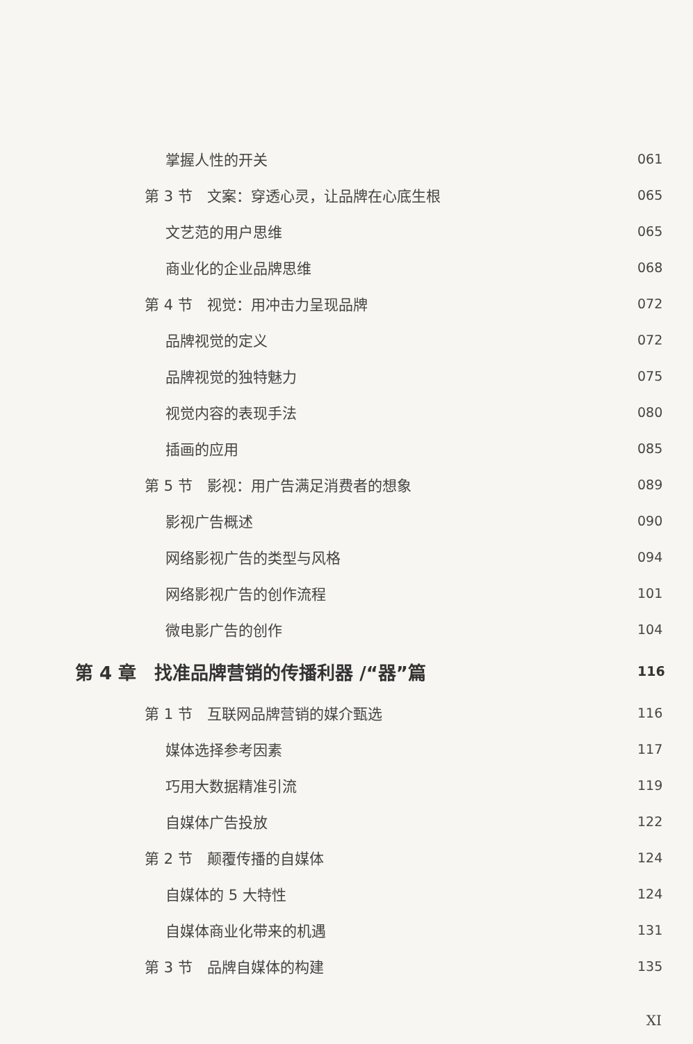掌握人性的开关 061
第 3 节　文案：穿透心灵，让品牌在心底生根 065
文艺范的用户思维 065
商业化的企业品牌思维 068
第 4 节　视觉：用冲击力呈现品牌 072
品牌视觉的定义 072
品牌视觉的独特魅力 075
视觉内容的表现手法 080
插画的应用 085
第 5 节　影视：用广告满足消费者的想象 089
影视广告概述 090
网络影视广告的类型与风格 094
网络影视广告的创作流程 101
微电影广告的创作 104
第 4 章　找准品牌营销的传播利器 /“器”篇 116
第 1 节　互联网品牌营销的媒介甄选 116
媒体选择参考因素 117
巧用大数据精准引流 119
自媒体广告投放 122
第 2 节　颠覆传播的自媒体 124
自媒体的 5 大特性 124
自媒体商业化带来的机遇 131
第 3 节　品牌自媒体的构建 135
XI